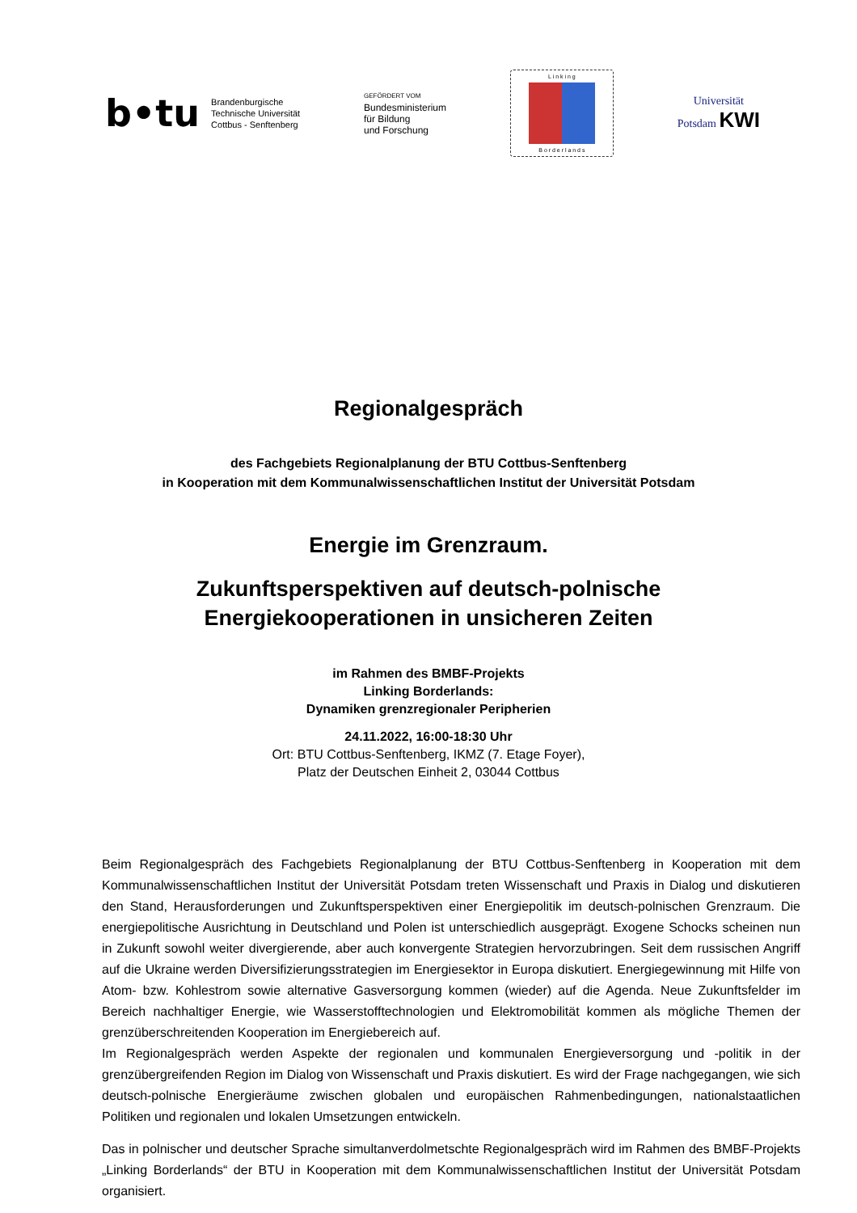b•tu
Brandenburgische
Technische Universität
Cottbus - Senftenberg
GEFÖRDERT VOM
Bundesministerium
für Bildung
und Forschung
L i n k i n g
B o r d e r l a n d s
Universität
Potsdam KWI
Regionalgespräch
des Fachgebiets Regionalplanung der BTU Cottbus-Senftenberg
in Kooperation mit dem Kommunalwissenschaftlichen Institut der Universität Potsdam
Energie im Grenzraum.
Zukunftsperspektiven auf deutsch-polnische
Energiekooperationen in unsicheren Zeiten
im Rahmen des BMBF-Projekts
Linking Borderlands:
Dynamiken grenzregionaler Peripherien
24.11.2022, 16:00-18:30 Uhr
Ort: BTU Cottbus-Senftenberg, IKMZ (7. Etage Foyer),
Platz der Deutschen Einheit 2, 03044 Cottbus
Beim Regionalgespräch des Fachgebiets Regionalplanung der BTU Cottbus-Senftenberg in Kooperation mit dem Kommunalwissenschaftlichen Institut der Universität Potsdam treten Wissenschaft und Praxis in Dialog und diskutieren den Stand, Herausforderungen und Zukunftsperspektiven einer Energiepolitik im deutsch-polnischen Grenzraum. Die energiepolitische Ausrichtung in Deutschland und Polen ist unterschiedlich ausgeprägt. Exogene Schocks scheinen nun in Zukunft sowohl weiter divergierende, aber auch konvergente Strategien hervorzubringen. Seit dem russischen Angriff auf die Ukraine werden Diversifizierungsstrategien im Energiesektor in Europa diskutiert. Energiegewinnung mit Hilfe von Atom- bzw. Kohlestrom sowie alternative Gasversorgung kommen (wieder) auf die Agenda. Neue Zukunftsfelder im Bereich nachhaltiger Energie, wie Wasserstofftechnologien und Elektromobilität kommen als mögliche Themen der grenzüberschreitenden Kooperation im Energiebereich auf.
Im Regionalgespräch werden Aspekte der regionalen und kommunalen Energieversorgung und -politik in der grenzübergreifenden Region im Dialog von Wissenschaft und Praxis diskutiert. Es wird der Frage nachgegangen, wie sich deutsch-polnische Energieräume zwischen globalen und europäischen Rahmenbedingungen, nationalstaatlichen Politiken und regionalen und lokalen Umsetzungen entwickeln.
Das in polnischer und deutscher Sprache simultanverdolmetschte Regionalgespräch wird im Rahmen des BMBF-Projekts „Linking Borderlands“ der BTU in Kooperation mit dem Kommunalwissenschaftlichen Institut der Universität Potsdam organisiert.